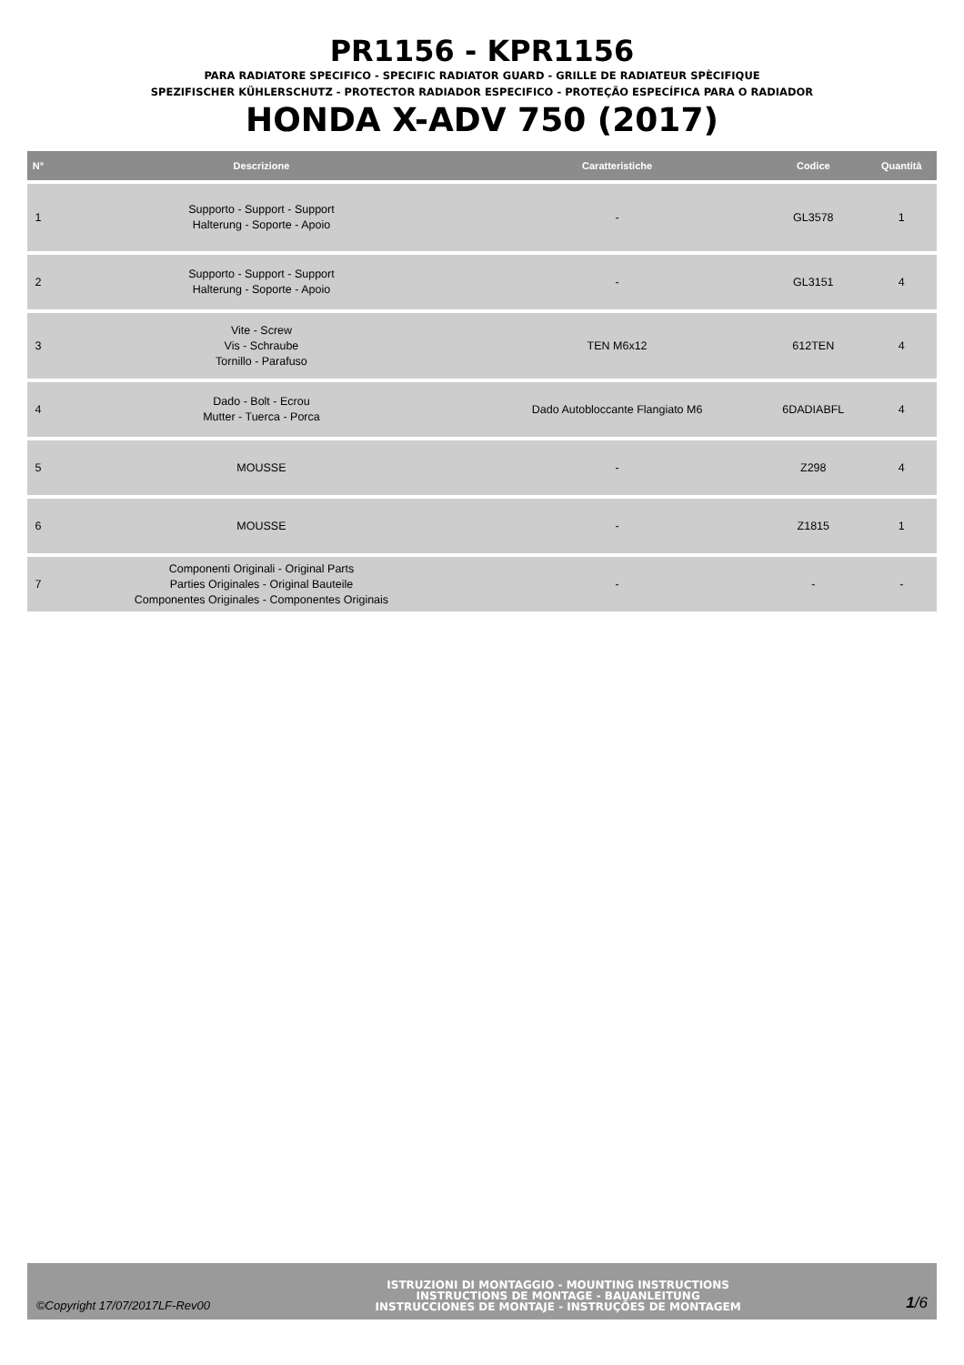PR1156 - KPR1156
PARA RADIATORE SPECIFICO - SPECIFIC RADIATOR GUARD - GRILLE DE RADIATEUR SPÈCIFIQUE
SPEZIFISCHER KÜHLERSCHUTZ - PROTECTOR RADIADOR ESPECIFICO - PROTEÇÃO ESPECÍFICA PARA O RADIADOR
HONDA X-ADV 750 (2017)
| N° | Descrizione | Caratteristiche | Codice | Quantità |
| --- | --- | --- | --- | --- |
| 1 | Supporto - Support - Support Halterung - Soporte - Apoio | - | GL3578 | 1 |
| 2 | Supporto - Support - Support Halterung - Soporte - Apoio | - | GL3151 | 4 |
| 3 | Vite - Screw Vis - Schraube Tornillo - Parafuso | TEN M6x12 | 612TEN | 4 |
| 4 | Dado - Bolt - Ecrou Mutter - Tuerca - Porca | Dado Autobloccante Flangiato M6 | 6DADIABFL | 4 |
| 5 | MOUSSE | - | Z298 | 4 |
| 6 | MOUSSE | - | Z1815 | 1 |
| 7 | Componenti Originali - Original Parts Parties Originales - Original Bauteile Componentes Originales - Componentes Originais | - | - | - |
©Copyright 17/07/2017LF-Rev00
ISTRUZIONI DI MONTAGGIO - MOUNTING INSTRUCTIONS
INSTRUCTIONS DE MONTAGE - BAUANLEITUNG
INSTRUCCIONES DE MONTAJE - INSTRUÇÕES DE MONTAGEM
1/6